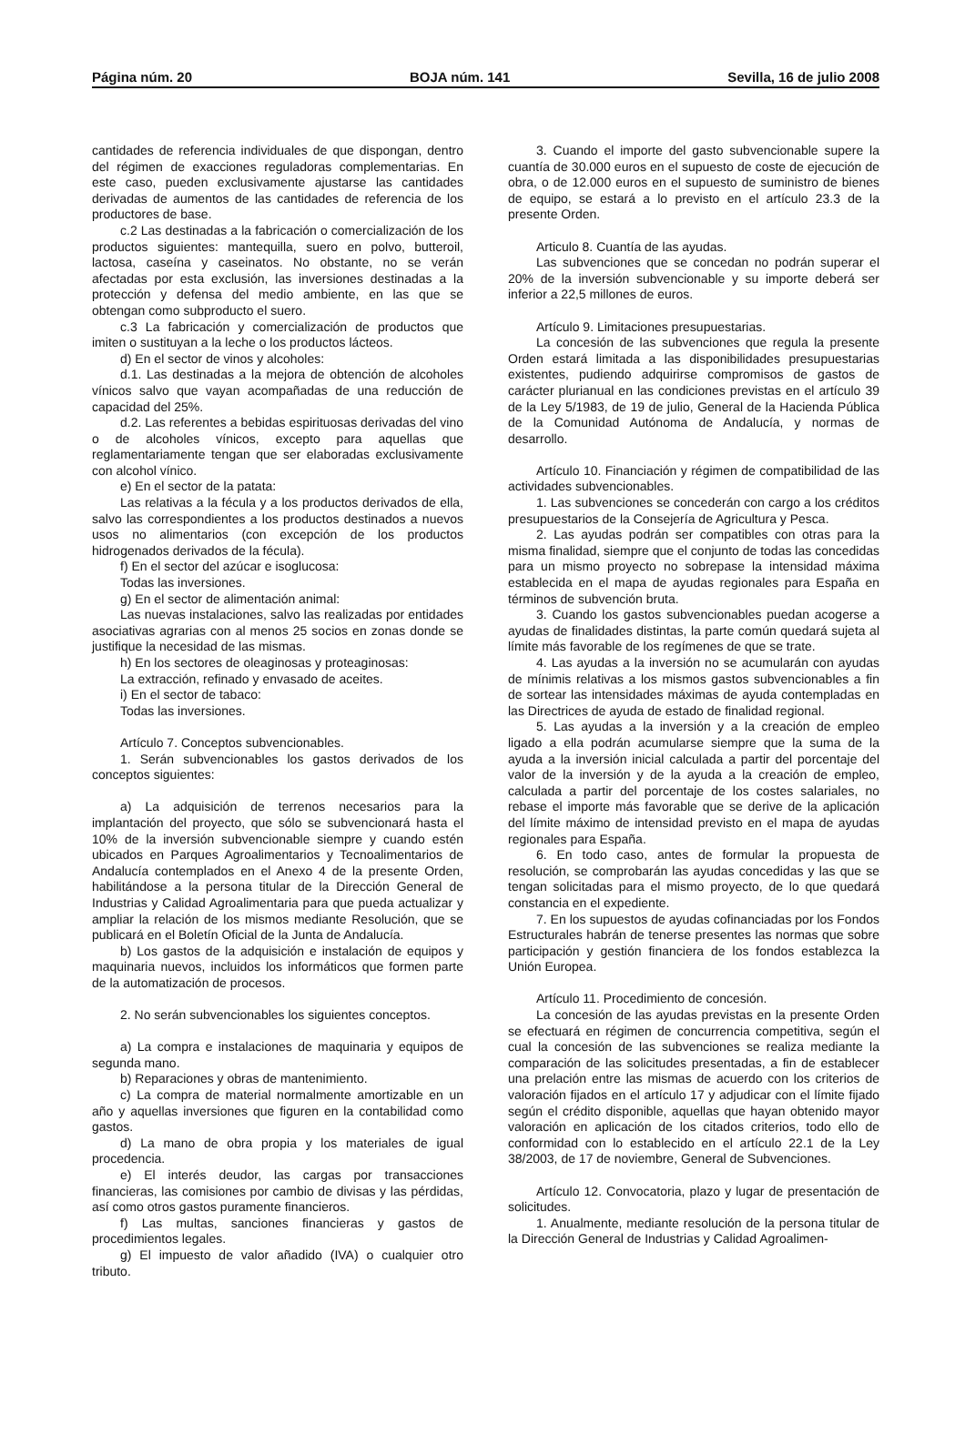Página núm. 20 BOJA núm. 141 Sevilla, 16 de julio 2008
cantidades de referencia individuales de que dispongan, dentro del régimen de exacciones reguladoras complementarias. En este caso, pueden exclusivamente ajustarse las cantidades derivadas de aumentos de las cantidades de referencia de los productores de base.
c.2 Las destinadas a la fabricación o comercialización de los productos siguientes: mantequilla, suero en polvo, butteroil, lactosa, caseína y caseinatos. No obstante, no se verán afectadas por esta exclusión, las inversiones destinadas a la protección y defensa del medio ambiente, en las que se obtengan como subproducto el suero.
c.3 La fabricación y comercialización de productos que imiten o sustituyan a la leche o los productos lácteos.
d) En el sector de vinos y alcoholes:
d.1. Las destinadas a la mejora de obtención de alcoholes vínicos salvo que vayan acompañadas de una reducción de capacidad del 25%.
d.2. Las referentes a bebidas espirituosas derivadas del vino o de alcoholes vínicos, excepto para aquellas que reglamentariamente tengan que ser elaboradas exclusivamente con alcohol vínico.
e) En el sector de la patata:
Las relativas a la fécula y a los productos derivados de ella, salvo las correspondientes a los productos destinados a nuevos usos no alimentarios (con excepción de los productos hidrogenados derivados de la fécula).
f) En el sector del azúcar e isoglucosa:
Todas las inversiones.
g) En el sector de alimentación animal:
Las nuevas instalaciones, salvo las realizadas por entidades asociativas agrarias con al menos 25 socios en zonas donde se justifique la necesidad de las mismas.
h) En los sectores de oleaginosas y proteaginosas:
La extracción, refinado y envasado de aceites.
i) En el sector de tabaco:
Todas las inversiones.
Artículo 7. Conceptos subvencionables.
1. Serán subvencionables los gastos derivados de los conceptos siguientes:
a) La adquisición de terrenos necesarios para la implantación del proyecto, que sólo se subvencionará hasta el 10% de la inversión subvencionable siempre y cuando estén ubicados en Parques Agroalimentarios y Tecnoalimentarios de Andalucía contemplados en el Anexo 4 de la presente Orden, habilitándose a la persona titular de la Dirección General de Industrias y Calidad Agroalimentaria para que pueda actualizar y ampliar la relación de los mismos mediante Resolución, que se publicará en el Boletín Oficial de la Junta de Andalucía.
b) Los gastos de la adquisición e instalación de equipos y maquinaria nuevos, incluidos los informáticos que formen parte de la automatización de procesos.
2. No serán subvencionables los siguientes conceptos.
a) La compra e instalaciones de maquinaria y equipos de segunda mano.
b) Reparaciones y obras de mantenimiento.
c) La compra de material normalmente amortizable en un año y aquellas inversiones que figuren en la contabilidad como gastos.
d) La mano de obra propia y los materiales de igual procedencia.
e) El interés deudor, las cargas por transacciones financieras, las comisiones por cambio de divisas y las pérdidas, así como otros gastos puramente financieros.
f) Las multas, sanciones financieras y gastos de procedimientos legales.
g) El impuesto de valor añadido (IVA) o cualquier otro tributo.
3. Cuando el importe del gasto subvencionable supere la cuantía de 30.000 euros en el supuesto de coste de ejecución de obra, o de 12.000 euros en el supuesto de suministro de bienes de equipo, se estará a lo previsto en el artículo 23.3 de la presente Orden.
Articulo 8. Cuantía de las ayudas.
Las subvenciones que se concedan no podrán superar el 20% de la inversión subvencionable y su importe deberá ser inferior a 22,5 millones de euros.
Artículo 9. Limitaciones presupuestarias.
La concesión de las subvenciones que regula la presente Orden estará limitada a las disponibilidades presupuestarias existentes, pudiendo adquirirse compromisos de gastos de carácter plurianual en las condiciones previstas en el artículo 39 de la Ley 5/1983, de 19 de julio, General de la Hacienda Pública de la Comunidad Autónoma de Andalucía, y normas de desarrollo.
Artículo 10. Financiación y régimen de compatibilidad de las actividades subvencionables.
1. Las subvenciones se concederán con cargo a los créditos presupuestarios de la Consejería de Agricultura y Pesca.
2. Las ayudas podrán ser compatibles con otras para la misma finalidad, siempre que el conjunto de todas las concedidas para un mismo proyecto no sobrepase la intensidad máxima establecida en el mapa de ayudas regionales para España en términos de subvención bruta.
3. Cuando los gastos subvencionables puedan acogerse a ayudas de finalidades distintas, la parte común quedará sujeta al límite más favorable de los regímenes de que se trate.
4. Las ayudas a la inversión no se acumularán con ayudas de mínimis relativas a los mismos gastos subvencionables a fin de sortear las intensidades máximas de ayuda contempladas en las Directrices de ayuda de estado de finalidad regional.
5. Las ayudas a la inversión y a la creación de empleo ligado a ella podrán acumularse siempre que la suma de la ayuda a la inversión inicial calculada a partir del porcentaje del valor de la inversión y de la ayuda a la creación de empleo, calculada a partir del porcentaje de los costes salariales, no rebase el importe más favorable que se derive de la aplicación del límite máximo de intensidad previsto en el mapa de ayudas regionales para España.
6. En todo caso, antes de formular la propuesta de resolución, se comprobarán las ayudas concedidas y las que se tengan solicitadas para el mismo proyecto, de lo que quedará constancia en el expediente.
7. En los supuestos de ayudas cofinanciadas por los Fondos Estructurales habrán de tenerse presentes las normas que sobre participación y gestión financiera de los fondos establezca la Unión Europea.
Artículo 11. Procedimiento de concesión.
La concesión de las ayudas previstas en la presente Orden se efectuará en régimen de concurrencia competitiva, según el cual la concesión de las subvenciones se realiza mediante la comparación de las solicitudes presentadas, a fin de establecer una prelación entre las mismas de acuerdo con los criterios de valoración fijados en el artículo 17 y adjudicar con el límite fijado según el crédito disponible, aquellas que hayan obtenido mayor valoración en aplicación de los citados criterios, todo ello de conformidad con lo establecido en el artículo 22.1 de la Ley 38/2003, de 17 de noviembre, General de Subvenciones.
Artículo 12. Convocatoria, plazo y lugar de presentación de solicitudes.
1. Anualmente, mediante resolución de la persona titular de la Dirección General de Industrias y Calidad Agroalimen-